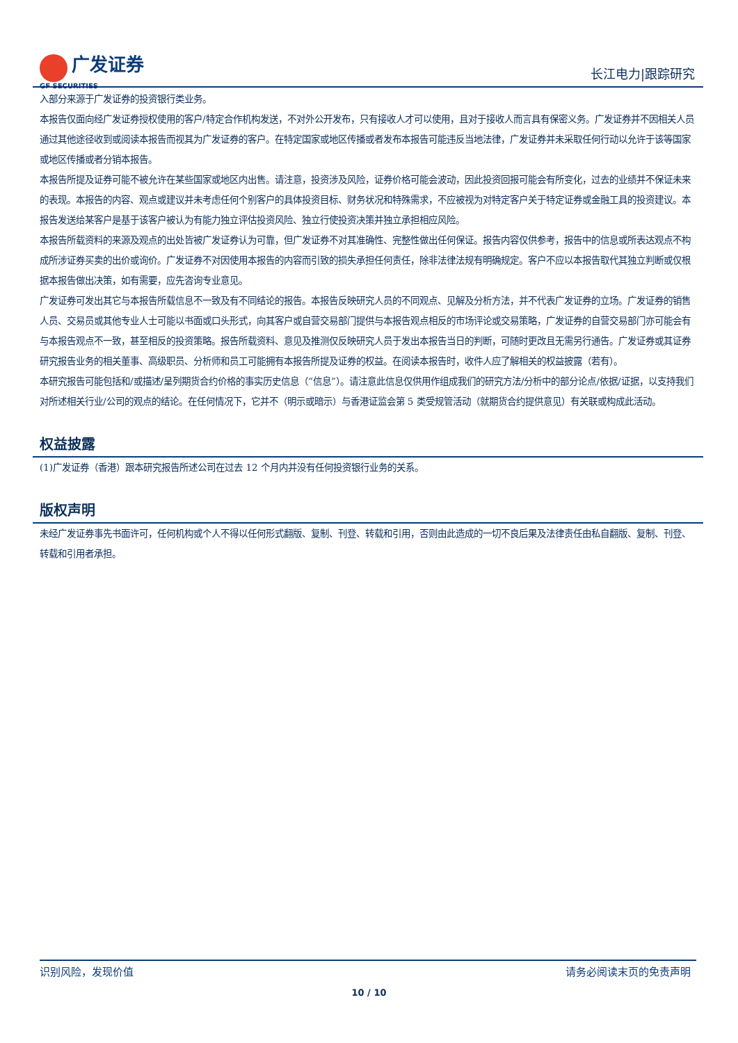广发证券
GF SECURITIES
长江电力|跟踪研究
入部分来源于广发证券的投资银行类业务。
本报告仅面向经广发证券授权使用的客户/特定合作机构发送，不对外公开发布，只有接收人才可以使用，且对于接收人而言具有保密义务。广发证券并不因相关人员通过其他途径收到或阅读本报告而视其为广发证券的客户。在特定国家或地区传播或者发布本报告可能违反当地法律，广发证券并未采取任何行动以允许于该等国家或地区传播或者分销本报告。
本报告所提及证券可能不被允许在某些国家或地区内出售。请注意，投资涉及风险，证券价格可能会波动，因此投资回报可能会有所变化，过去的业绩并不保证未来的表现。本报告的内容、观点或建议并未考虑任何个别客户的具体投资目标、财务状况和特殊需求，不应被视为对特定客户关于特定证券或金融工具的投资建议。本报告发送给某客户是基于该客户被认为有能力独立评估投资风险、独立行使投资决策并独立承担相应风险。
本报告所载资料的来源及观点的出处皆被广发证券认为可靠，但广发证券不对其准确性、完整性做出任何保证。报告内容仅供参考，报告中的信息或所表达观点不构成所涉证券买卖的出价或询价。广发证券不对因使用本报告的内容而引致的损失承担任何责任，除非法律法规有明确规定。客户不应以本报告取代其独立判断或仅根据本报告做出决策，如有需要，应先咨询专业意见。
广发证券可发出其它与本报告所载信息不一致及有不同结论的报告。本报告反映研究人员的不同观点、见解及分析方法，并不代表广发证券的立场。广发证券的销售人员、交易员或其他专业人士可能以书面或口头形式，向其客户或自营交易部门提供与本报告观点相反的市场评论或交易策略，广发证券的自营交易部门亦可能会有与本报告观点不一致，甚至相反的投资策略。报告所载资料、意见及推测仅反映研究人员于发出本报告当日的判断，可随时更改且无需另行通告。广发证券或其证券研究报告业务的相关董事、高级职员、分析师和员工可能拥有本报告所提及证券的权益。在阅读本报告时，收件人应了解相关的权益披露（若有）。
本研究报告可能包括和/或描述/呈列期货合约价格的事实历史信息（“信息”）。请注意此信息仅供用作组成我们的研究方法/分析中的部分论点/依据/证据，以支持我们对所述相关行业/公司的观点的结论。在任何情况下，它并不（明示或暗示）与香港证监会第 5 类受规管活动（就期货合约提供意见）有关联或构成此活动。
权益披露
(1)广发证券（香港）跟本研究报告所述公司在过去 12 个月内并没有任何投资银行业务的关系。
版权声明
未经广发证券事先书面许可，任何机构或个人不得以任何形式翻版、复制、刊登、转载和引用，否则由此造成的一切不良后果及法律责任由私自翻版、复制、刊登、转载和引用者承担。
识别风险，发现价值 请务必阅读末页的免责声明
10 / 10